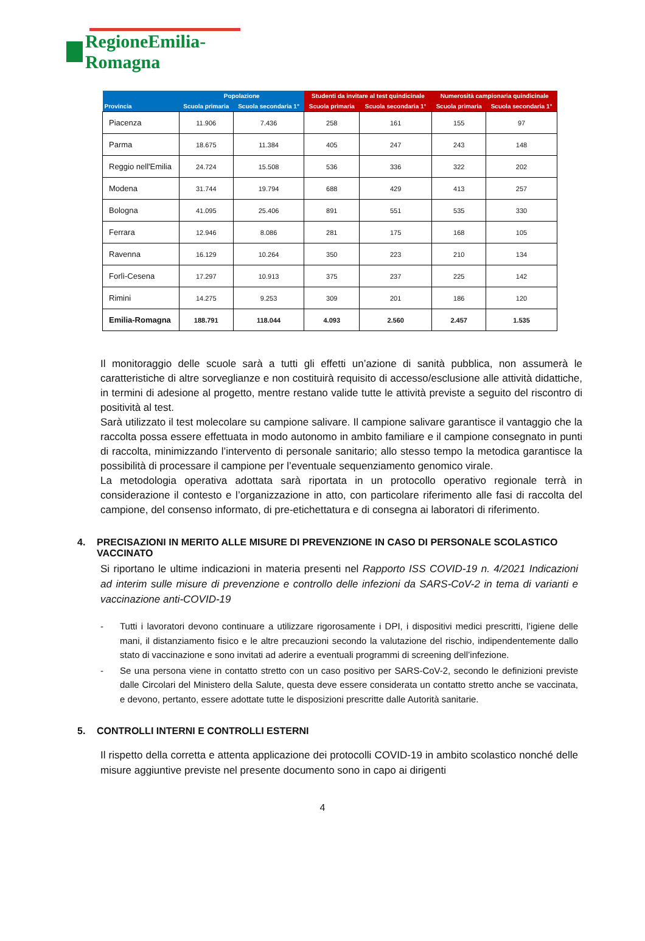RegioneEmilia-Romagna
| Provincia | Popolazione | | Studenti da invitare al test quindicinale | | Numerosità campionaria quindicinale | |
| --- | --- | --- | --- | --- | --- | --- |
| | Scuola primaria | Scuola secondaria 1° | Scuola primaria | Scuola secondaria 1° | Scuola primaria | Scuola secondaria 1° |
| Piacenza | 11.906 | 7.436 | 258 | 161 | 155 | 97 |
| Parma | 18.675 | 11.384 | 405 | 247 | 243 | 148 |
| Reggio nell'Emilia | 24.724 | 15.508 | 536 | 336 | 322 | 202 |
| Modena | 31.744 | 19.794 | 688 | 429 | 413 | 257 |
| Bologna | 41.095 | 25.406 | 891 | 551 | 535 | 330 |
| Ferrara | 12.946 | 8.086 | 281 | 175 | 168 | 105 |
| Ravenna | 16.129 | 10.264 | 350 | 223 | 210 | 134 |
| Forlì-Cesena | 17.297 | 10.913 | 375 | 237 | 225 | 142 |
| Rimini | 14.275 | 9.253 | 309 | 201 | 186 | 120 |
| Emilia-Romagna | 188.791 | 118.044 | 4.093 | 2.560 | 2.457 | 1.535 |
Il monitoraggio delle scuole sarà a tutti gli effetti un’azione di sanità pubblica, non assumerà le caratteristiche di altre sorveglianze e non costituirà requisito di accesso/esclusione alle attività didattiche, in termini di adesione al progetto, mentre restano valide tutte le attività previste a seguito del riscontro di positività al test.
Sarà utilizzato il test molecolare su campione salivare. Il campione salivare garantisce il vantaggio che la raccolta possa essere effettuata in modo autonomo in ambito familiare e il campione consegnato in punti di raccolta, minimizzando l’intervento di personale sanitario; allo stesso tempo la metodica garantisce la possibilità di processare il campione per l’eventuale sequenziamento genomico virale.
La metodologia operativa adottata sarà riportata in un protocollo operativo regionale terrà in considerazione il contesto e l’organizzazione in atto, con particolare riferimento alle fasi di raccolta del campione, del consenso informato, di pre-etichettatura e di consegna ai laboratori di riferimento.
4. PRECISAZIONI IN MERITO ALLE MISURE DI PREVENZIONE IN CASO DI PERSONALE SCOLASTICO VACCINATO
Si riportano le ultime indicazioni in materia presenti nel Rapporto ISS COVID-19 n. 4/2021 Indicazioni ad interim sulle misure di prevenzione e controllo delle infezioni da SARS-CoV-2 in tema di varianti e vaccinazione anti-COVID-19
- Tutti i lavoratori devono continuare a utilizzare rigorosamente i DPI, i dispositivi medici prescritti, l’igiene delle mani, il distanziamento fisico e le altre precauzioni secondo la valutazione del rischio, indipendentemente dallo stato di vaccinazione e sono invitati ad aderire a eventuali programmi di screening dell’infezione.
- Se una persona viene in contatto stretto con un caso positivo per SARS-CoV-2, secondo le definizioni previste dalle Circolari del Ministero della Salute, questa deve essere considerata un contatto stretto anche se vaccinata, e devono, pertanto, essere adottate tutte le disposizioni prescritte dalle Autorità sanitarie.
5. CONTROLLI INTERNI E CONTROLLI ESTERNI
Il rispetto della corretta e attenta applicazione dei protocolli COVID-19 in ambito scolastico nonché delle misure aggiuntive previste nel presente documento sono in capo ai dirigenti
4